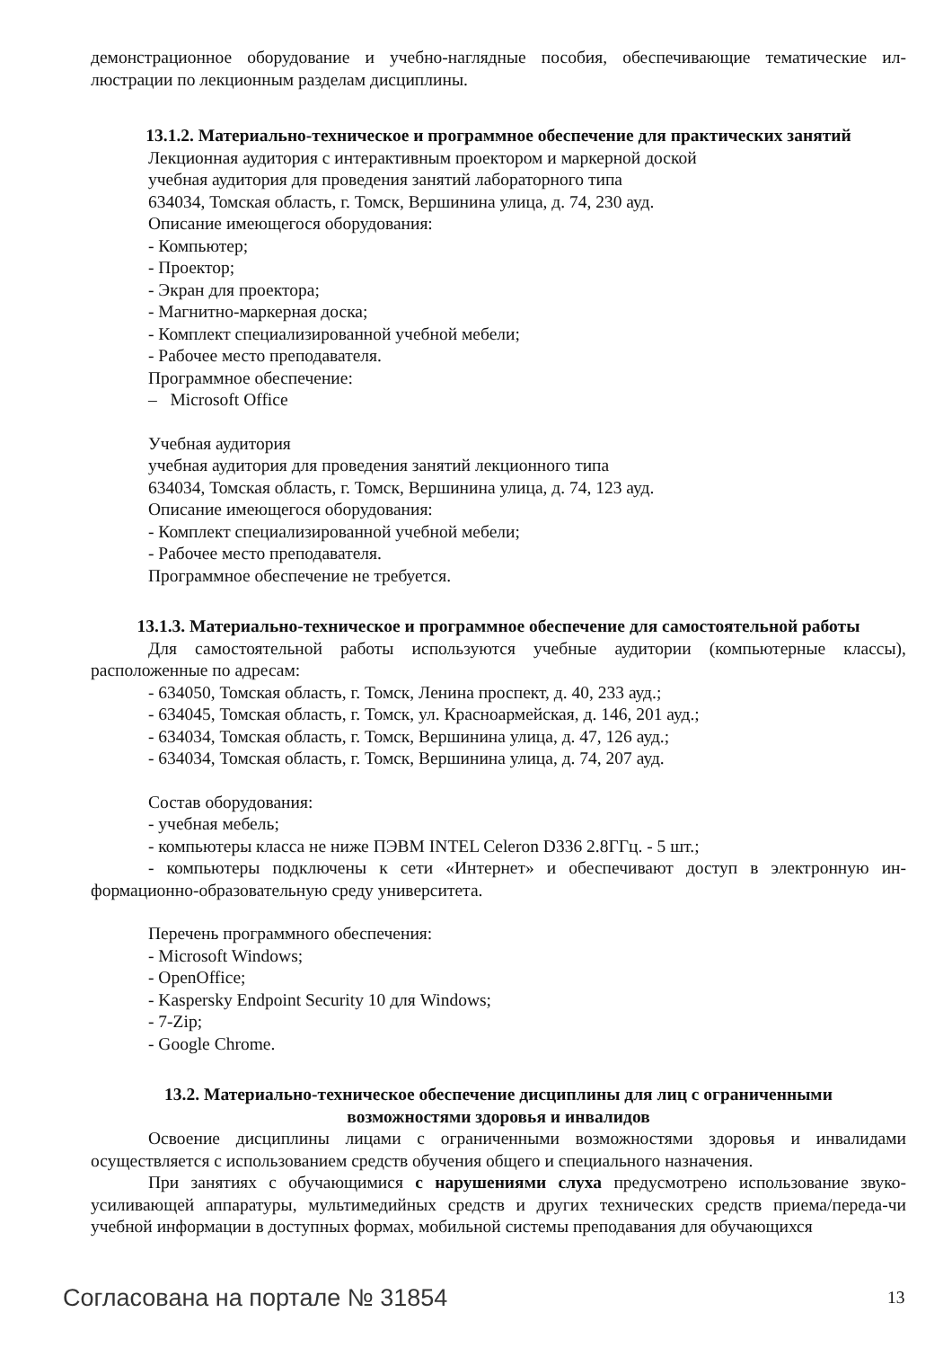демонстрационное оборудование и учебно-наглядные пособия, обеспечивающие тематические ил-люстрации по лекционным разделам дисциплины.
13.1.2. Материально-техническое и программное обеспечение для практических занятий
Лекционная аудитория с интерактивным проектором и маркерной доской
учебная аудитория для проведения занятий лабораторного типа
634034, Томская область, г. Томск, Вершинина улица, д. 74, 230 ауд.
Описание имеющегося оборудования:
- Компьютер;
- Проектор;
- Экран для проектора;
- Магнитно-маркерная доска;
- Комплект специализированной учебной мебели;
- Рабочее место преподавателя.
Программное обеспечение:
– Microsoft Office
Учебная аудитория
учебная аудитория для проведения занятий лекционного типа
634034, Томская область, г. Томск, Вершинина улица, д. 74, 123 ауд.
Описание имеющегося оборудования:
- Комплект специализированной учебной мебели;
- Рабочее место преподавателя.
Программное обеспечение не требуется.
13.1.3. Материально-техническое и программное обеспечение для самостоятельной работы
Для самостоятельной работы используются учебные аудитории (компьютерные классы), расположенные по адресам:
- 634050, Томская область, г. Томск, Ленина проспект, д. 40, 233 ауд.;
- 634045, Томская область, г. Томск, ул. Красноармейская, д. 146, 201 ауд.;
- 634034, Томская область, г. Томск, Вершинина улица, д. 47, 126 ауд.;
- 634034, Томская область, г. Томск, Вершинина улица, д. 74, 207 ауд.
Состав оборудования:
- учебная мебель;
- компьютеры класса не ниже ПЭВМ INTEL Celeron D336 2.8ГГц. - 5 шт.;
- компьютеры подключены к сети «Интернет» и обеспечивают доступ в электронную ин-формационно-образовательную среду университета.
Перечень программного обеспечения:
- Microsoft Windows;
- OpenOffice;
- Kaspersky Endpoint Security 10 для Windows;
- 7-Zip;
- Google Chrome.
13.2. Материально-техническое обеспечение дисциплины для лиц с ограниченными
возможностями здоровья и инвалидов
Освоение дисциплины лицами с ограниченными возможностями здоровья и инвалидами осуществляется с использованием средств обучения общего и специального назначения.
При занятиях с обучающимися с нарушениями слуха предусмотрено использование звуко-усиливающей аппаратуры, мультимедийных средств и других технических средств приема/переда-чи учебной информации в доступных формах, мобильной системы преподавания для обучающихся
Согласована на портале № 31854 13